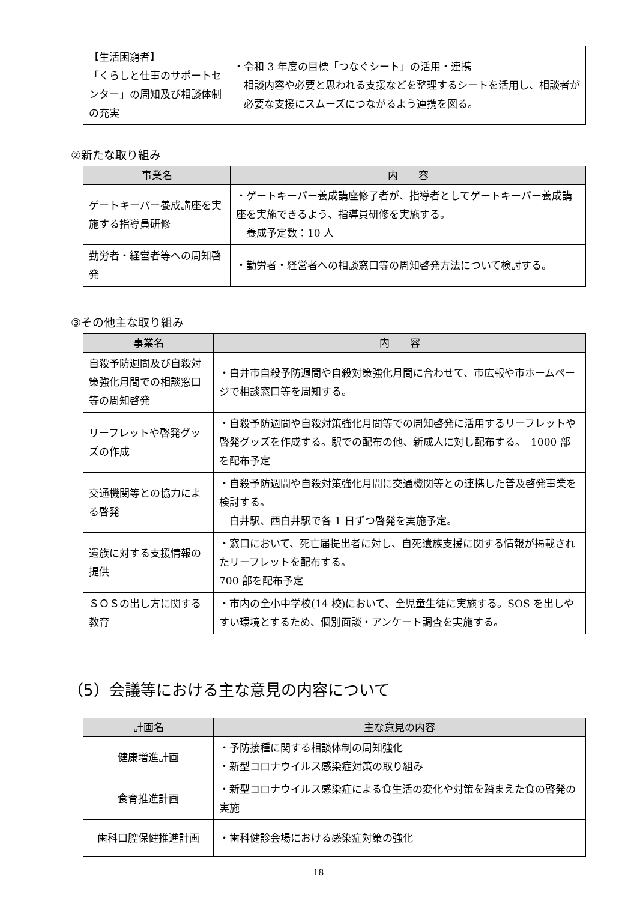| 【生活困窮者】 「くらしと仕事のサポートセンター」の周知及び相談体制の充実 | ・令和 3 年度の目標「つなぐシート」の活用・連携 相談内容や必要と思われる支援などを整理するシートを活用し、相談者が必要な支援にスムーズにつながるよう連携を図る。 |
②新たな取り組み
| 事業名 | 内 容 |
| --- | --- |
| ゲートキーパー養成講座を実施する指導員研修 | ・ゲートキーパー養成講座修了者が、指導者としてゲートキーパー養成講座を実施できるよう、指導員研修を実施する。 養成予定数：10 人 |
| 勤労者・経営者等への周知啓発 | ・勤労者・経営者への相談窓口等の周知啓発方法について検討する。 |
③その他主な取り組み
| 事業名 | 内 容 |
| --- | --- |
| 自殺予防週間及び自殺対策強化月間での相談窓口等の周知啓発 | ・白井市自殺予防週間や自殺対策強化月間に合わせて、市広報や市ホームページで相談窓口等を周知する。 |
| リーフレットや啓発グッズの作成 | ・自殺予防週間や自殺対策強化月間等での周知啓発に活用するリーフレットや啓発グッズを作成する。駅での配布の他、新成人に対し配布する。 1000 部を配布予定 |
| 交通機関等との協力による啓発 | ・自殺予防週間や自殺対策強化月間に交通機関等との連携した普及啓発事業を検討する。 白井駅、西白井駅で各 1 日ずつ啓発を実施予定。 |
| 遺族に対する支援情報の提供 | ・窓口において、死亡届提出者に対し、自死遺族支援に関する情報が掲載されたリーフレットを配布する。 700 部を配布予定 |
| ＳＯＳの出し方に関する教育 | ・市内の全小中学校(14 校)において、全児童生徒に実施する。SOS を出しやすい環境とするため、個別面談・アンケート調査を実施する。 |
（5）会議等における主な意見の内容について
| 計画名 | 主な意見の内容 |
| --- | --- |
| 健康増進計画 | ・予防接種に関する相談体制の周知強化 ・新型コロナウイルス感染症対策の取り組み |
| 食育推進計画 | ・新型コロナウイルス感染症による食生活の変化や対策を踏まえた食の啓発の実施 |
| 歯科口腔保健推進計画 | ・歯科健診会場における感染症対策の強化 |
18